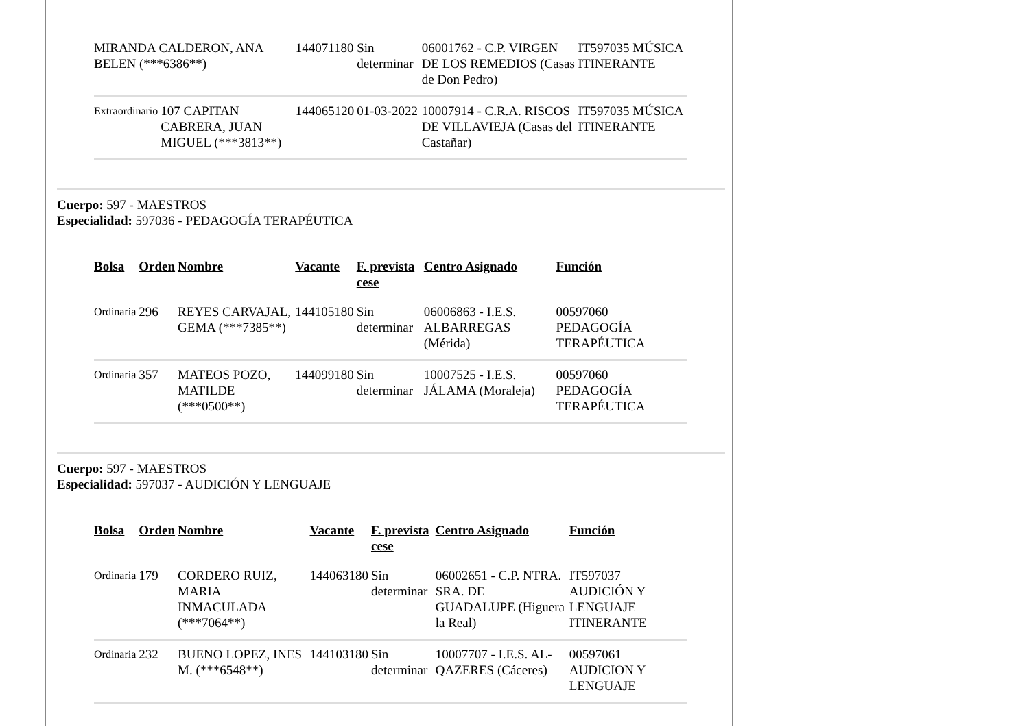| MIRANDA CALDERON, ANA BELEN (***6386**) | | 144071180 | Sin determinar | 06001762 - C.P. VIRGEN DE LOS REMEDIOS (Casas de Don Pedro) | IT597035 MÚSICA ITINERANTE |
| Extraordinario | 107 CAPITAN CABRERA, JUAN MIGUEL (***3813**) | 144065120 | 01-03-2022 | 10007914 - C.R.A. RISCOS DE VILLAVIEJA (Casas del Castañar) | IT597035 MÚSICA ITINERANTE |
Cuerpo: 597 - MAESTROS
Especialidad: 597036 - PEDAGOGÍA TERAPÉUTICA
| Bolsa | Orden | Nombre | Vacante | F. prevista cese | Centro Asignado | Función |
| --- | --- | --- | --- | --- | --- | --- |
| Ordinaria | 296 | REYES CARVAJAL, GEMA (***7385**) | 144105180 | Sin determinar | 06006863 - I.E.S. ALBARREGAS (Mérida) | 00597060 PEDAGOGÍA TERAPÉUTICA |
| Ordinaria | 357 | MATEOS POZO, MATILDE (***0500**) | 144099180 | Sin determinar | 10007525 - I.E.S. JÁLAMA (Moraleja) | 00597060 PEDAGOGÍA TERAPÉUTICA |
Cuerpo: 597 - MAESTROS
Especialidad: 597037 - AUDICIÓN Y LENGUAJE
| Bolsa | Orden | Nombre | Vacante | F. prevista cese | Centro Asignado | Función |
| --- | --- | --- | --- | --- | --- | --- |
| Ordinaria | 179 | CORDERO RUIZ, MARIA INMACULADA (***7064**) | 144063180 | Sin determinar | 06002651 - C.P. NTRA. SRA. DE GUADALUPE (Higuera la Real) | IT597037 AUDICIÓN Y LENGUAJE ITINERANTE |
| Ordinaria | 232 | BUENO LOPEZ, INES M. (***6548**) | 144103180 | Sin determinar | 10007707 - I.E.S. AL-QAZERES (Cáceres) | 00597061 AUDICION Y LENGUAJE |